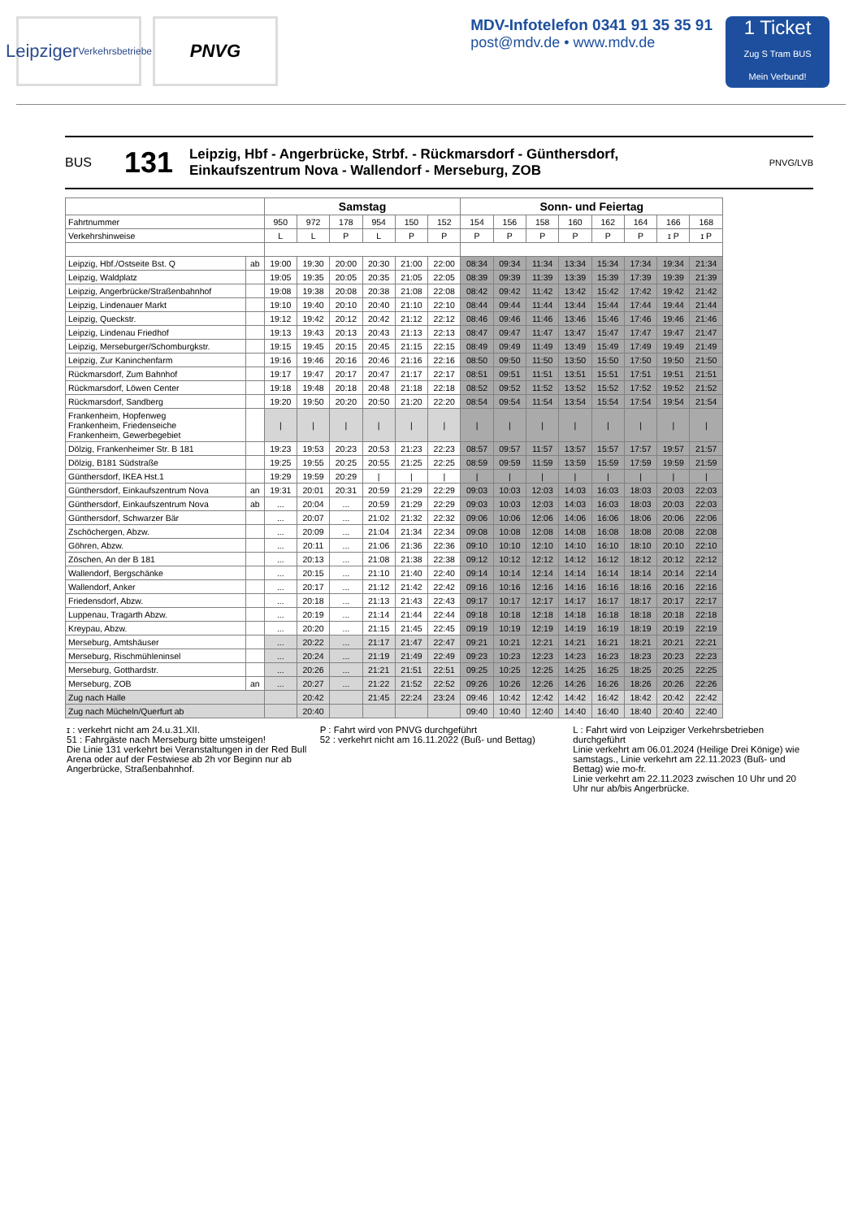Leipziger
Verkehrsbetriebe
PNVG
MDV-Infotelefon 0341 91 35 35 91
post@mdv.de • www.mdv.de
1 Ticket
Zug S Tram BUS
Mein Verbund!
BUS 131 Leipzig, Hbf - Angerbrücke, Strbf. - Rückmarsdorf - Günthersdorf,
Einkaufszentrum Nova - Wallendorf - Merseburg, ZOB PNVG/LVB
| | | Samstag | | | | | | Sonn- und Feiertag | | | | | | | |
| --- | --- | --- | --- | --- | --- | --- | --- | --- | --- | --- | --- | --- | --- | --- | --- |
| Fahrtnummer | | 950 | 972 | 178 | 954 | 150 | 152 | 154 | 156 | 158 | 160 | 162 | 164 | 166 | 168 |
| Verkehrshinweise | | L | L | P | L | P | P | P | P | P | P | P | P | ɪ P | ɪ P |
| Leipzig, Hbf./Ostseite Bst. Q | ab | 19:00 | 19:30 | 20:00 | 20:30 | 21:00 | 22:00 | 08:34 | 09:34 | 11:34 | 13:34 | 15:34 | 17:34 | 19:34 | 21:34 |
| Leipzig, Waldplatz | | 19:05 | 19:35 | 20:05 | 20:35 | 21:05 | 22:05 | 08:39 | 09:39 | 11:39 | 13:39 | 15:39 | 17:39 | 19:39 | 21:39 |
| Leipzig, Angerbrücke/Straßenbahnhof | | 19:08 | 19:38 | 20:08 | 20:38 | 21:08 | 22:08 | 08:42 | 09:42 | 11:42 | 13:42 | 15:42 | 17:42 | 19:42 | 21:42 |
| Leipzig, Lindenauer Markt | | 19:10 | 19:40 | 20:10 | 20:40 | 21:10 | 22:10 | 08:44 | 09:44 | 11:44 | 13:44 | 15:44 | 17:44 | 19:44 | 21:44 |
| Leipzig, Queckstr. | | 19:12 | 19:42 | 20:12 | 20:42 | 21:12 | 22:12 | 08:46 | 09:46 | 11:46 | 13:46 | 15:46 | 17:46 | 19:46 | 21:46 |
| Leipzig, Lindenau Friedhof | | 19:13 | 19:43 | 20:13 | 20:43 | 21:13 | 22:13 | 08:47 | 09:47 | 11:47 | 13:47 | 15:47 | 17:47 | 19:47 | 21:47 |
| Leipzig, Merseburger/Schomburgkstr. | | 19:15 | 19:45 | 20:15 | 20:45 | 21:15 | 22:15 | 08:49 | 09:49 | 11:49 | 13:49 | 15:49 | 17:49 | 19:49 | 21:49 |
| Leipzig, Zur Kaninchenfarm | | 19:16 | 19:46 | 20:16 | 20:46 | 21:16 | 22:16 | 08:50 | 09:50 | 11:50 | 13:50 | 15:50 | 17:50 | 19:50 | 21:50 |
| Rückmarsdorf, Zum Bahnhof | | 19:17 | 19:47 | 20:17 | 20:47 | 21:17 | 22:17 | 08:51 | 09:51 | 11:51 | 13:51 | 15:51 | 17:51 | 19:51 | 21:51 |
| Rückmarsdorf, Löwen Center | | 19:18 | 19:48 | 20:18 | 20:48 | 21:18 | 22:18 | 08:52 | 09:52 | 11:52 | 13:52 | 15:52 | 17:52 | 19:52 | 21:52 |
| Rückmarsdorf, Sandberg | | 19:20 | 19:50 | 20:20 | 20:50 | 21:20 | 22:20 | 08:54 | 09:54 | 11:54 | 13:54 | 15:54 | 17:54 | 19:54 | 21:54 |
| Frankenheim, Hopfenweg Frankenheim, Friedenseiche Frankenheim, Gewerbegebiet | | / | / | / | / | / | / | / | / | / | / | / | / | / | / |
| Dölzig, Frankenheimer Str. B 181 | | 19:23 | 19:53 | 20:23 | 20:53 | 21:23 | 22:23 | 08:57 | 09:57 | 11:57 | 13:57 | 15:57 | 17:57 | 19:57 | 21:57 |
| Dölzig, B181 Südstraße | | 19:25 | 19:55 | 20:25 | 20:55 | 21:25 | 22:25 | 08:59 | 09:59 | 11:59 | 13:59 | 15:59 | 17:59 | 19:59 | 21:59 |
| Günthersdorf, IKEA Hst.1 | | 19:29 | 19:59 | 20:29 | / | / | / | / | / | / | / | / | / | / | / |
| Günthersdorf, Einkaufszentrum Nova | an | 19:31 | 20:01 | 20:31 | 20:59 | 21:29 | 22:29 | 09:03 | 10:03 | 12:03 | 14:03 | 16:03 | 18:03 | 20:03 | 22:03 |
| Günthersdorf, Einkaufszentrum Nova | ab | ... | 20:04 | ... | 20:59 | 21:29 | 22:29 | 09:03 | 10:03 | 12:03 | 14:03 | 16:03 | 18:03 | 20:03 | 22:03 |
| Günthersdorf, Schwarzer Bär | | ... | 20:07 | ... | 21:02 | 21:32 | 22:32 | 09:06 | 10:06 | 12:06 | 14:06 | 16:06 | 18:06 | 20:06 | 22:06 |
| Zschöchergen, Abzw. | | ... | 20:09 | ... | 21:04 | 21:34 | 22:34 | 09:08 | 10:08 | 12:08 | 14:08 | 16:08 | 18:08 | 20:08 | 22:08 |
| Göhren, Abzw. | | ... | 20:11 | ... | 21:06 | 21:36 | 22:36 | 09:10 | 10:10 | 12:10 | 14:10 | 16:10 | 18:10 | 20:10 | 22:10 |
| Zöschen, An der B 181 | | ... | 20:13 | ... | 21:08 | 21:38 | 22:38 | 09:12 | 10:12 | 12:12 | 14:12 | 16:12 | 18:12 | 20:12 | 22:12 |
| Wallendorf, Bergschänke | | ... | 20:15 | ... | 21:10 | 21:40 | 22:40 | 09:14 | 10:14 | 12:14 | 14:14 | 16:14 | 18:14 | 20:14 | 22:14 |
| Wallendorf, Anker | | ... | 20:17 | ... | 21:12 | 21:42 | 22:42 | 09:16 | 10:16 | 12:16 | 14:16 | 16:16 | 18:16 | 20:16 | 22:16 |
| Friedensdorf, Abzw. | | ... | 20:18 | ... | 21:13 | 21:43 | 22:43 | 09:17 | 10:17 | 12:17 | 14:17 | 16:17 | 18:17 | 20:17 | 22:17 |
| Luppenau, Tragarth Abzw. | | ... | 20:19 | ... | 21:14 | 21:44 | 22:44 | 09:18 | 10:18 | 12:18 | 14:18 | 16:18 | 18:18 | 20:18 | 22:18 |
| Kreypau, Abzw. | | ... | 20:20 | ... | 21:15 | 21:45 | 22:45 | 09:19 | 10:19 | 12:19 | 14:19 | 16:19 | 18:19 | 20:19 | 22:19 |
| Merseburg, Amtshäuser | | ... | 20:22 | ... | 21:17 | 21:47 | 22:47 | 09:21 | 10:21 | 12:21 | 14:21 | 16:21 | 18:21 | 20:21 | 22:21 |
| Merseburg, Rischmühleninsel | | ... | 20:24 | ... | 21:19 | 21:49 | 22:49 | 09:23 | 10:23 | 12:23 | 14:23 | 16:23 | 18:23 | 20:23 | 22:23 |
| Merseburg, Gotthardstr. | | ... | 20:26 | ... | 21:21 | 21:51 | 22:51 | 09:25 | 10:25 | 12:25 | 14:25 | 16:25 | 18:25 | 20:25 | 22:25 |
| Merseburg, ZOB | an | ... | 20:27 | ... | 21:22 | 21:52 | 22:52 | 09:26 | 10:26 | 12:26 | 14:26 | 16:26 | 18:26 | 20:26 | 22:26 |
| Zug nach Halle | | | 20:42 | | 21:45 | 22:24 | 23:24 | 09:46 | 10:42 | 12:42 | 14:42 | 16:42 | 18:42 | 20:42 | 22:42 |
| Zug nach Mücheln/Querfurt ab | | | 20:40 | | | | | 09:40 | 10:40 | 12:40 | 14:40 | 16:40 | 18:40 | 20:40 | 22:40 |
ɪ : verkehrt nicht am 24.u.31.XII.
51 : Fahrgäste nach Merseburg bitte umsteigen!
Die Linie 131 verkehrt bei Veranstaltungen in der Red Bull Arena oder auf der Festwiese ab 2h vor Beginn nur ab Angerbrücke, Straßenbahnhof.
P : Fahrt wird von PNVG durchgeführt
52 : verkehrt nicht am 16.11.2022 (Buß- und Bettag)
L : Fahrt wird von Leipziger Verkehrsbetrieben durchgeführt
Linie verkehrt am 06.01.2024 (Heilige Drei Könige) wie samstags., Linie verkehrt am 22.11.2023 (Buß- und Bettag) wie mo-fr.
Linie verkehrt am 22.11.2023 zwischen 10 Uhr und 20 Uhr nur ab/bis Angerbrücke.